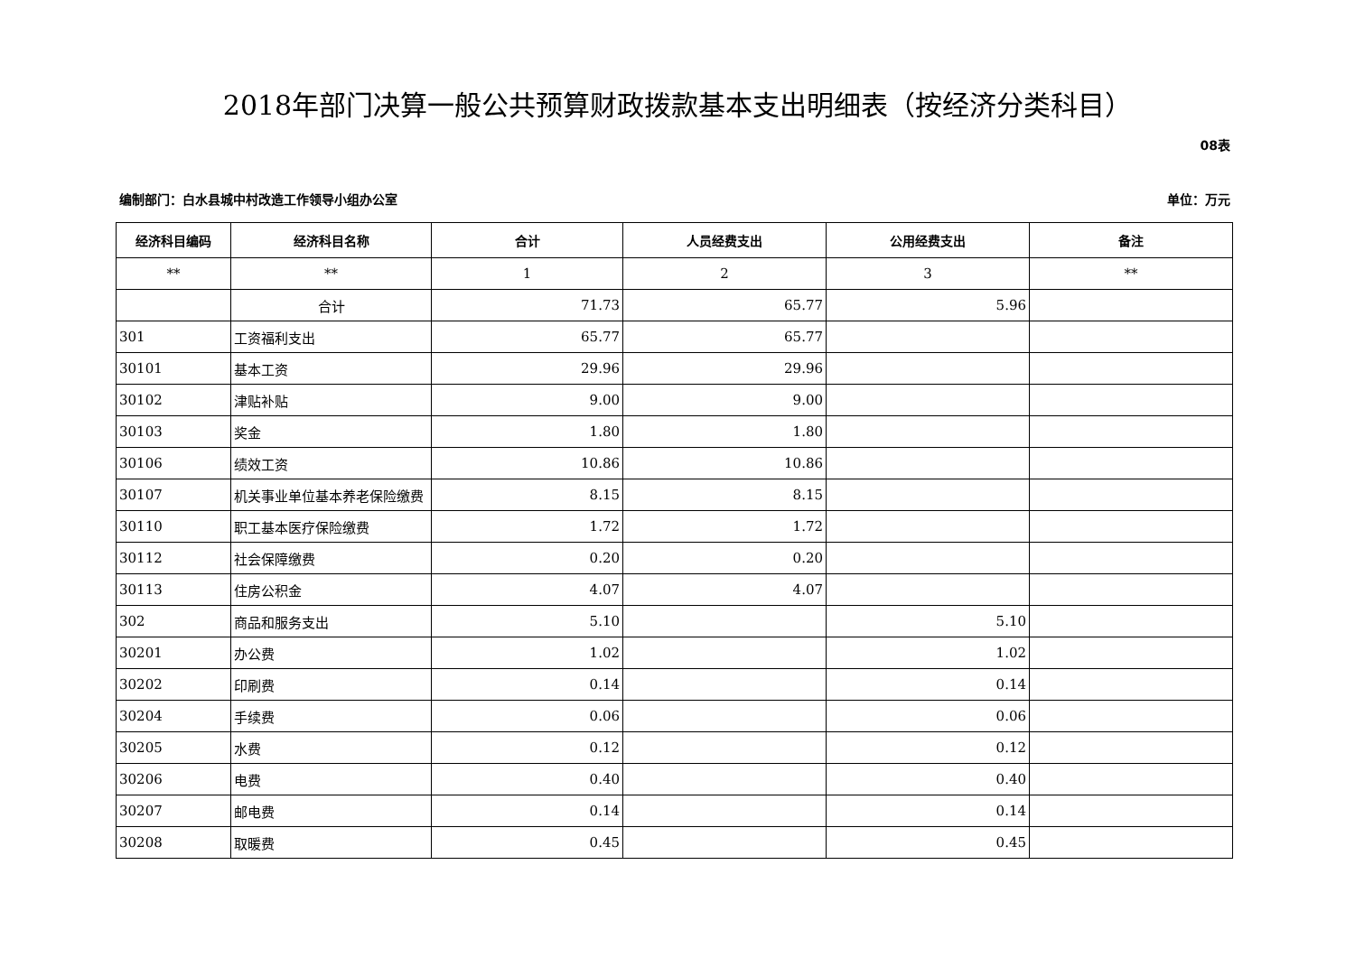2018年部门决算一般公共预算财政拨款基本支出明细表（按经济分类科目）
08表
编制部门：白水县城中村改造工作领导小组办公室 单位：万元
| 经济科目编码 | 经济科目名称 | 合计 | 人员经费支出 | 公用经费支出 | 备注 |
| --- | --- | --- | --- | --- | --- |
| ** | ** | 1 | 2 | 3 | ** |
| | 合计 | 71.73 | 65.77 | 5.96 | |
| 301 | 工资福利支出 | 65.77 | 65.77 | | |
| 30101 | 基本工资 | 29.96 | 29.96 | | |
| 30102 | 津贴补贴 | 9.00 | 9.00 | | |
| 30103 | 奖金 | 1.80 | 1.80 | | |
| 30106 | 绩效工资 | 10.86 | 10.86 | | |
| 30107 | 机关事业单位基本养老保险缴费 | 8.15 | 8.15 | | |
| 30110 | 职工基本医疗保险缴费 | 1.72 | 1.72 | | |
| 30112 | 社会保障缴费 | 0.20 | 0.20 | | |
| 30113 | 住房公积金 | 4.07 | 4.07 | | |
| 302 | 商品和服务支出 | 5.10 | | 5.10 | |
| 30201 | 办公费 | 1.02 | | 1.02 | |
| 30202 | 印刷费 | 0.14 | | 0.14 | |
| 30204 | 手续费 | 0.06 | | 0.06 | |
| 30205 | 水费 | 0.12 | | 0.12 | |
| 30206 | 电费 | 0.40 | | 0.40 | |
| 30207 | 邮电费 | 0.14 | | 0.14 | |
| 30208 | 取暖费 | 0.45 | | 0.45 | |